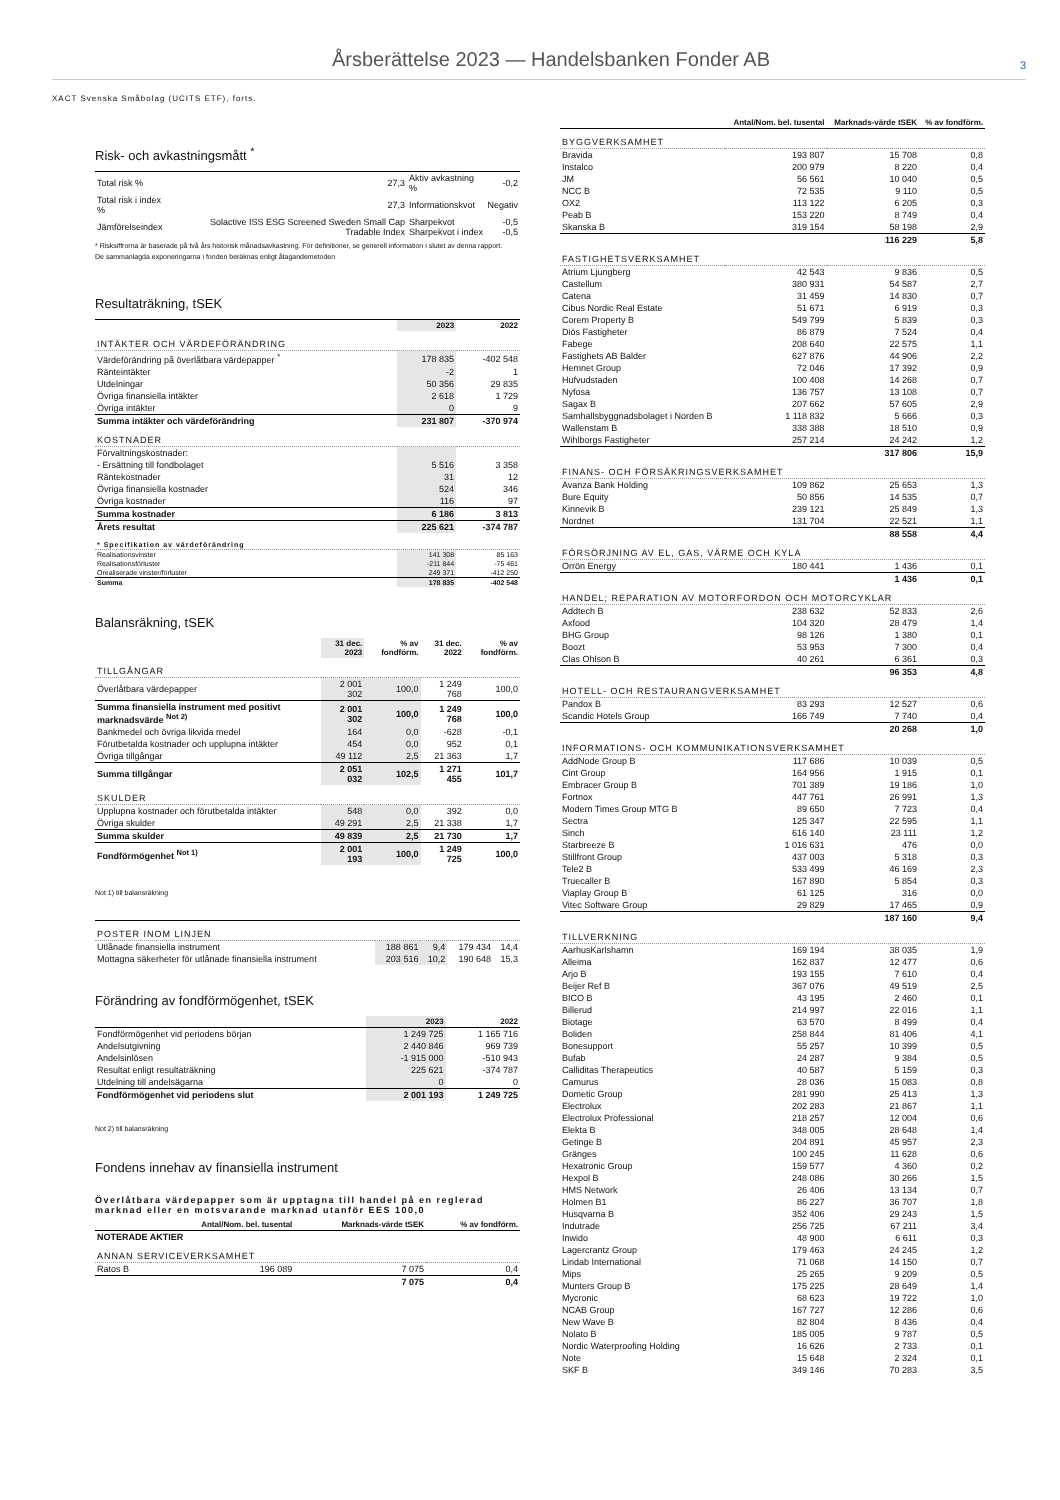Årsberättelse 2023 — Handelsbanken Fonder AB
3
XACT Svenska Småbolag (UCITS ETF), forts.
Risk- och avkastningsmått <sup>*</sup>
| Total risk % | 27,3 | Aktiv avkastning % | -0,2 |
| Total risk i index % | 27,3 | Informationskvot | Negativ |
| Jämförelseindex | Solactive ISS ESG Screened Sweden Small Cap Tradable Index | Sharpekvot Sharpekvot i index | -0,5 -0,5 |
* Risksiffrorna är baserade på två års historisk månadsavkastning. För definitioner, se generell information i slutet av denna rapport.
De sammanlagda exponeringarna i fonden beräknas enligt åtagandemetoden
Resultaträkning, tSEK
| | 2023 | 2022 |
| --- | --- | --- |
| INTÄKTER OCH VÄRDEFÖRÄNDRING | | |
| Värdeförändring på överlåtbara värdepapper <sup>*</sup> | 178 835 | -402 548 |
| Ränteintäkter | -2 | 1 |
| Utdelningar | 50 356 | 29 835 |
| Övriga finansiella intäkter | 2 618 | 1 729 |
| Övriga intäkter | 0 | 9 |
| Summa intäkter och värdeförändring | 231 807 | -370 974 |
| KOSTNADER | | |
| Förvaltningskostnader: | | |
| - Ersättning till fondbolaget | 5 516 | 3 358 |
| Räntekostnader | 31 | 12 |
| Övriga finansiella kostnader | 524 | 346 |
| Övriga kostnader | 116 | 97 |
| Summa kostnader | 6 186 | 3 813 |
| Årets resultat | 225 621 | -374 787 |
| * Specifikation av värdeförändring | | |
| Realisationsvinster | 141 308 | 85 163 |
| Realisationsförluster | -211 844 | -75 461 |
| Orealiserade vinster/förluster | 249 371 | -412 250 |
| Summa | 178 835 | -402 548 |
Balansräkning, tSEK
| | 31 dec. 2023 | % av fondförm. | 31 dec. 2022 | % av fondförm. |
| --- | --- | --- | --- | --- |
| TILLGÅNGAR | | | | |
| Överlåtbara värdepapper | 2 001 302 | 100,0 | 1 249 768 | 100,0 |
| Summa finansiella instrument med positivt marknadsvärde <sup>Not 2)</sup> | 2 001 302 | 100,0 | 1 249 768 | 100,0 |
| Bankmedel och övriga likvida medel | 164 | 0,0 | -628 | -0,1 |
| Förutbetalda kostnader och upplupna intäkter | 454 | 0,0 | 952 | 0,1 |
| Övriga tillgångar | 49 112 | 2,5 | 21 363 | 1,7 |
| Summa tillgångar | 2 051 032 | 102,5 | 1 271 455 | 101,7 |
| SKULDER | | | | |
| Upplupna kostnader och förutbetalda intäkter | 548 | 0,0 | 392 | 0,0 |
| Övriga skulder | 49 291 | 2,5 | 21 338 | 1,7 |
| Summa skulder | 49 839 | 2,5 | 21 730 | 1,7 |
| Fondförmögenhet <sup>Not 1)</sup> | 2 001 193 | 100,0 | 1 249 725 | 100,0 |
Not 1) till balansräkning
| POSTER INOM LINJEN | | | | |
| Utlånade finansiella instrument | 188 861 | 9,4 | 179 434 | 14,4 |
| Mottagna säkerheter för utlånade finansiella instrument | 203 516 | 10,2 | 190 648 | 15,3 |
Förändring av fondförmögenhet, tSEK
| | 2023 | 2022 |
| --- | --- | --- |
| Fondförmögenhet vid periodens början | 1 249 725 | 1 165 716 |
| Andelsutgivning | 2 440 846 | 969 739 |
| Andelsinlösen | -1 915 000 | -510 943 |
| Resultat enligt resultaträkning | 225 621 | -374 787 |
| Utdelning till andelsägarna | 0 | 0 |
| Fondförmögenhet vid periodens slut | 2 001 193 | 1 249 725 |
Not 2) till balansräkning
Fondens innehav av finansiella instrument
Överlåtbara värdepapper som är upptagna till handel på en reglerad marknad eller en motsvarande marknad utanför EES 100,0
| | Antal/Nom. bel. tusental | Marknads-värde tSEK | % av fondförm. |
| --- | --- | --- | --- |
| NOTERADE AKTIER | | | |
| ANNAN SERVICEVERKSAMHET | | | |
| Ratos B | 196 089 | 7 075 | 0,4 |
| | | 7 075 | 0,4 |
| | Antal/Nom. bel. tusental | Marknads-värde tSEK | % av fondförm. |
| --- | --- | --- | --- |
| BYGGVERKSAMHET | | | |
| Bravida | 193 807 | 15 708 | 0,8 |
| Instalco | 200 979 | 8 220 | 0,4 |
| JM | 56 561 | 10 040 | 0,5 |
| NCC B | 72 535 | 9 110 | 0,5 |
| OX2 | 113 122 | 6 205 | 0,3 |
| Peab B | 153 220 | 8 749 | 0,4 |
| Skanska B | 319 154 | 58 198 | 2,9 |
| | | 116 229 | 5,8 |
| FASTIGHETSVERKSAMHET | | | |
| Atrium Ljungberg | 42 543 | 9 836 | 0,5 |
| Castellum | 380 931 | 54 587 | 2,7 |
| Catena | 31 459 | 14 830 | 0,7 |
| Cibus Nordic Real Estate | 51 671 | 6 919 | 0,3 |
| Corem Property B | 549 799 | 5 839 | 0,3 |
| Diös Fastigheter | 86 879 | 7 524 | 0,4 |
| Fabege | 208 640 | 22 575 | 1,1 |
| Fastighets AB Balder | 627 876 | 44 906 | 2,2 |
| Hemnet Group | 72 046 | 17 392 | 0,9 |
| Hufvudstaden | 100 408 | 14 268 | 0,7 |
| Nyfosa | 136 757 | 13 108 | 0,7 |
| Sagax B | 207 662 | 57 605 | 2,9 |
| Samhallsbyggnadsbolaget i Norden B | 1 118 832 | 5 666 | 0,3 |
| Wallenstam B | 338 388 | 18 510 | 0,9 |
| Wihlborgs Fastigheter | 257 214 | 24 242 | 1,2 |
| | | 317 806 | 15,9 |
| FINANS- OCH FÖRSÄKRINGSVERKSAMHET | | | |
| Avanza Bank Holding | 109 862 | 25 653 | 1,3 |
| Bure Equity | 50 856 | 14 535 | 0,7 |
| Kinnevik B | 239 121 | 25 849 | 1,3 |
| Nordnet | 131 704 | 22 521 | 1,1 |
| | | 88 558 | 4,4 |
| FÖRSÖRJNING AV EL, GAS, VÄRME OCH KYLA | | | |
| Orrön Energy | 180 441 | 1 436 | 0,1 |
| | | 1 436 | 0,1 |
| HANDEL; REPARATION AV MOTORFORDON OCH MOTORCYKLAR | | | |
| Addtech B | 238 632 | 52 833 | 2,6 |
| Axfood | 104 320 | 28 479 | 1,4 |
| BHG Group | 98 126 | 1 380 | 0,1 |
| Boozt | 53 953 | 7 300 | 0,4 |
| Clas Ohlson B | 40 261 | 6 361 | 0,3 |
| | | 96 353 | 4,8 |
| HOTELL- OCH RESTAURANGVERKSAMHET | | | |
| Pandox B | 83 293 | 12 527 | 0,6 |
| Scandic Hotels Group | 166 749 | 7 740 | 0,4 |
| | | 20 268 | 1,0 |
| INFORMATIONS- OCH KOMMUNIKATIONSVERKSAMHET | | | |
| AddNode Group B | 117 686 | 10 039 | 0,5 |
| Cint Group | 164 956 | 1 915 | 0,1 |
| Embracer Group B | 701 389 | 19 186 | 1,0 |
| Fortnox | 447 761 | 26 991 | 1,3 |
| Modern Times Group MTG B | 89 650 | 7 723 | 0,4 |
| Sectra | 125 347 | 22 595 | 1,1 |
| Sinch | 616 140 | 23 111 | 1,2 |
| Starbreeze B | 1 016 631 | 476 | 0,0 |
| Stillfront Group | 437 003 | 5 318 | 0,3 |
| Tele2 B | 533 499 | 46 169 | 2,3 |
| Truecaller B | 167 890 | 5 854 | 0,3 |
| Viaplay Group B | 61 125 | 316 | 0,0 |
| Vitec Software Group | 29 829 | 17 465 | 0,9 |
| | | 187 160 | 9,4 |
| TILLVERKNING | | | |
| AarhusKarlshamn | 169 194 | 38 035 | 1,9 |
| Alleima | 162 837 | 12 477 | 0,6 |
| Arjo B | 193 155 | 7 610 | 0,4 |
| Beijer Ref B | 367 076 | 49 519 | 2,5 |
| BICO B | 43 195 | 2 460 | 0,1 |
| Billerud | 214 997 | 22 016 | 1,1 |
| Biotage | 63 570 | 8 499 | 0,4 |
| Boliden | 258 844 | 81 406 | 4,1 |
| Bonesupport | 55 257 | 10 399 | 0,5 |
| Bufab | 24 287 | 9 384 | 0,5 |
| Calliditas Therapeutics | 40 587 | 5 159 | 0,3 |
| Camurus | 28 036 | 15 083 | 0,8 |
| Dometic Group | 281 990 | 25 413 | 1,3 |
| Electrolux | 202 283 | 21 867 | 1,1 |
| Electrolux Professional | 218 257 | 12 004 | 0,6 |
| Elekta B | 348 005 | 28 648 | 1,4 |
| Getinge B | 204 891 | 45 957 | 2,3 |
| Gränges | 100 245 | 11 628 | 0,6 |
| Hexatronic Group | 159 577 | 4 360 | 0,2 |
| Hexpol B | 248 086 | 30 266 | 1,5 |
| HMS Network | 26 406 | 13 134 | 0,7 |
| Holmen B1 | 86 227 | 36 707 | 1,8 |
| Husqvarna B | 352 406 | 29 243 | 1,5 |
| Indutrade | 256 725 | 67 211 | 3,4 |
| Inwido | 48 900 | 6 611 | 0,3 |
| Lagercrantz Group | 179 463 | 24 245 | 1,2 |
| Lindab International | 71 068 | 14 150 | 0,7 |
| Mips | 25 265 | 9 209 | 0,5 |
| Munters Group B | 175 225 | 28 649 | 1,4 |
| Mycronic | 68 623 | 19 722 | 1,0 |
| NCAB Group | 167 727 | 12 286 | 0,6 |
| New Wave B | 82 804 | 8 436 | 0,4 |
| Nolato B | 185 005 | 9 787 | 0,5 |
| Nordic Waterproofing Holding | 16 626 | 2 733 | 0,1 |
| Note | 15 648 | 2 324 | 0,1 |
| SKF B | 349 146 | 70 283 | 3,5 |